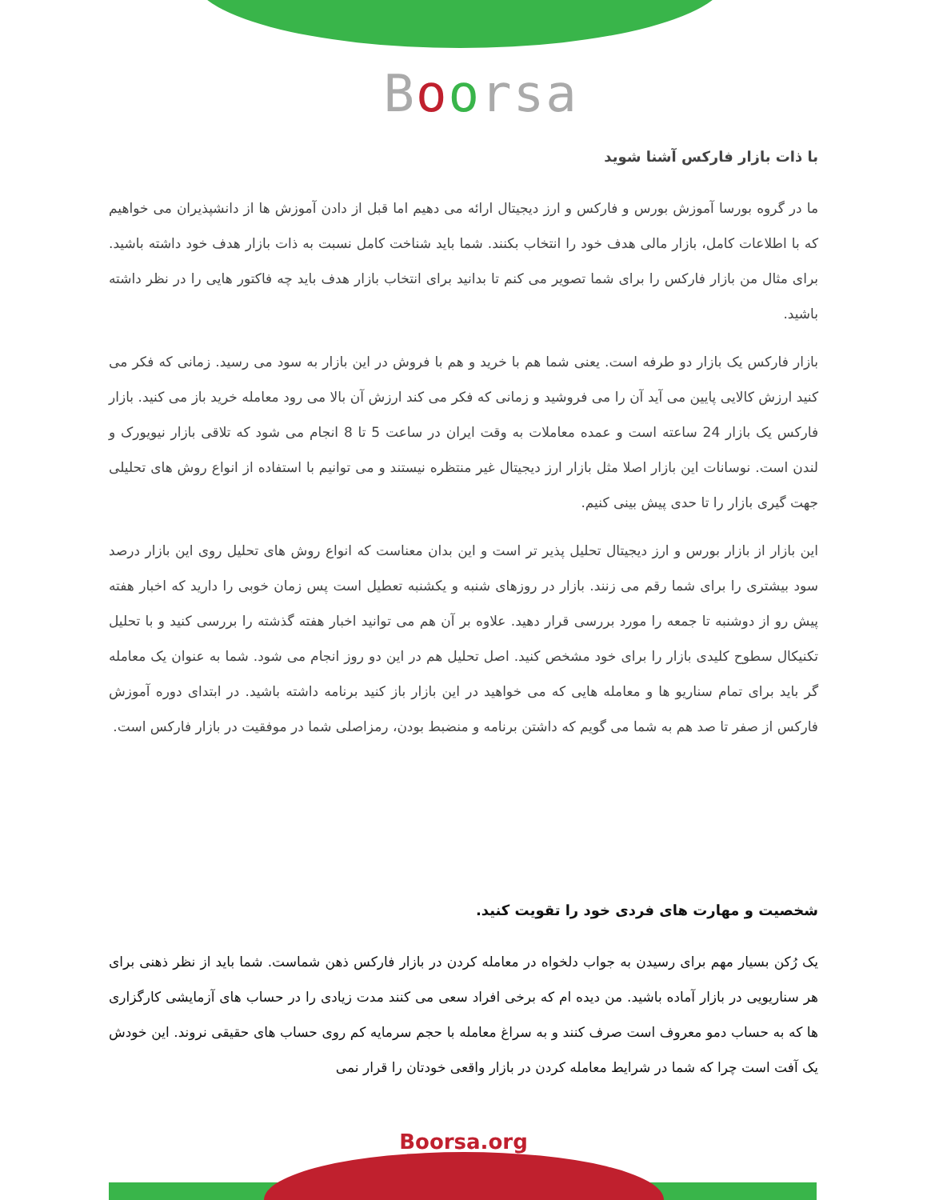Boorsa
با ذات بازار فارکس آشنا شوید
ما در گروه بورسا آموزش بورس و فارکس و ارز دیجیتال ارائه می دهیم اما قبل از دادن آموزش ها از دانشپذیران می خواهیم که با اطلاعات کامل، بازار مالی هدف خود را انتخاب بکنند. شما باید شناخت کامل نسبت به ذات بازار هدف خود داشته باشید. برای مثال من بازار فارکس را برای شما تصویر می کنم تا بدانید برای انتخاب بازار هدف باید چه فاکتور هایی را در نظر داشته باشید.
بازار فارکس یک بازار دو طرفه است. یعنی شما هم با خرید و هم با فروش در این بازار به سود می رسید. زمانی که فکر می کنید ارزش کالایی پایین می آید آن را می فروشید و زمانی که فکر می کند ارزش آن بالا می رود معامله خرید باز می کنید. بازار فارکس یک بازار 24 ساعته است و عمده معاملات به وقت ایران در ساعت 5 تا 8 انجام می شود که تلاقی بازار نیویورک و لندن است. نوسانات این بازار اصلا مثل بازار ارز دیجیتال غیر منتظره نیستند و می توانیم با استفاده از انواع روش های تحلیلی جهت گیری بازار را تا حدی پیش بینی کنیم.
این بازار از بازار بورس و ارز دیجیتال تحلیل پذیر تر است و این بدان معناست که انواع روش های تحلیل روی این بازار درصد سود بیشتری را برای شما رقم می زنند. بازار در روزهای شنبه و یکشنبه تعطیل است پس زمان خوبی را دارید که اخبار هفته پیش رو از دوشنبه تا جمعه را مورد بررسی قرار دهید. علاوه بر آن هم می توانید اخبار هفته گذشته را بررسی کنید و با تحلیل تکنیکال سطوح کلیدی بازار را برای خود مشخص کنید. اصل تحلیل هم در این دو روز انجام می شود. شما به عنوان یک معامله گر باید برای تمام سناریو ها و معامله هایی که می خواهید در این بازار باز کنید برنامه داشته باشید. در ابتدای دوره آموزش فارکس از صفر تا صد هم به شما می گویم که داشتن برنامه و منضبط بودن، رمزاصلی شما در موفقیت در بازار فارکس است.
شخصیت و مهارت های فردی خود را تقویت کنید.
یک رُکن بسیار مهم برای رسیدن به جواب دلخواه در معامله کردن در بازار فارکس ذهن شماست. شما باید از نظر ذهنی برای هر سناریویی در بازار آماده باشید. من دیده ام که برخی افراد سعی می کنند مدت زیادی را در حساب های آزمایشی کارگزاری ها که به حساب دمو معروف است صرف کنند و به سراغ معامله با حجم سرمایه کم روی حساب های حقیقی نروند. این خودش یک آفت است چرا که شما در شرایط معامله کردن در بازار واقعی خودتان را قرار نمی
Boorsa.org